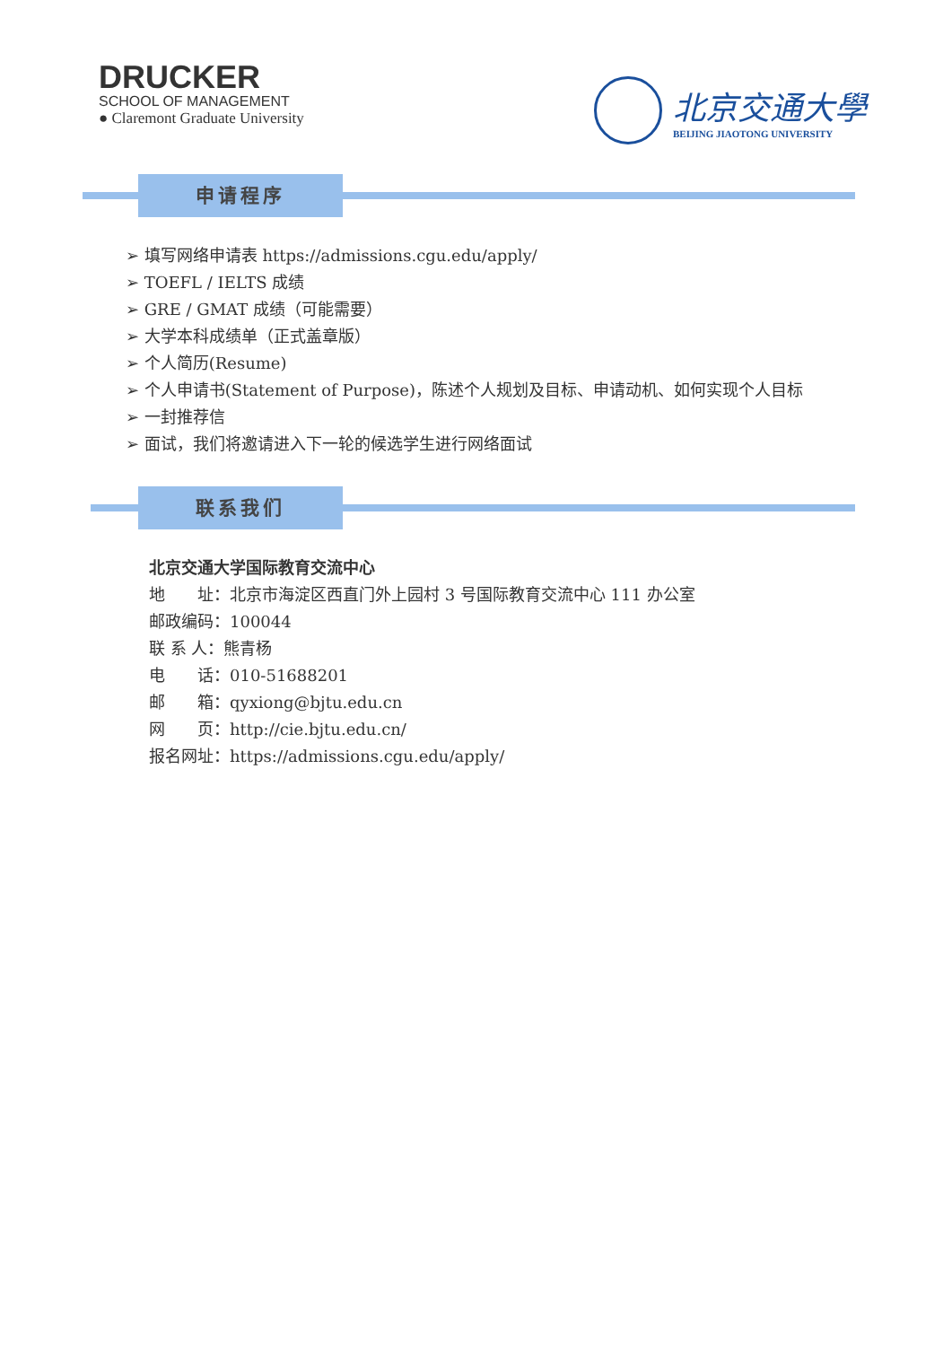DRUCKER
SCHOOL OF MANAGEMENT
● Claremont Graduate University
北京交通大學
BEIJING JIAOTONG UNIVERSITY
申请程序
➢ 填写网络申请表 https://admissions.cgu.edu/apply/
➢ TOEFL / IELTS 成绩
➢ GRE / GMAT 成绩（可能需要）
➢ 大学本科成绩单（正式盖章版）
➢ 个人简历(Resume)
➢ 个人申请书(Statement of Purpose)，陈述个人规划及目标、申请动机、如何实现个人目标
➢ 一封推荐信
➢ 面试，我们将邀请进入下一轮的候选学生进行网络面试
联系我们
北京交通大学国际教育交流中心
地　　址：北京市海淀区西直门外上园村 3 号国际教育交流中心 111 办公室
邮政编码：100044
联 系 人：熊青杨
电　　话：010-51688201
邮　　箱：qyxiong@bjtu.edu.cn
网　　页：http://cie.bjtu.edu.cn/
报名网址：https://admissions.cgu.edu/apply/